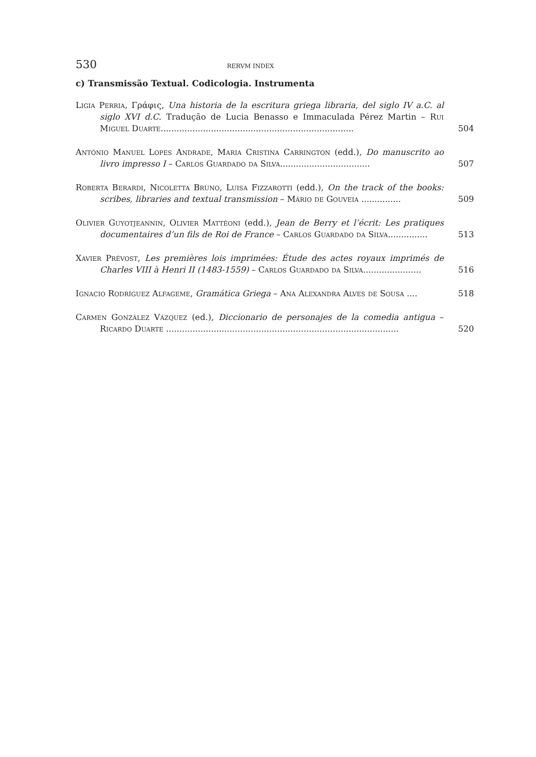530 RERVM INDEX
c) Transmissão Textual. Codicologia. Instrumenta
Ligia Perria, Γράφις, Una historia de la escritura griega libraria, del siglo IV a.C. al siglo XVI d.C. Tradução de Lucia Benasso e Immaculada Pérez Martin – Rui Miguel Duarte.........................................................................
504
António Manuel Lopes Andrade, Maria Cristina Carrington (edd.), Do manuscrito ao livro impresso I – Carlos Guardado da Silva..................................
507
Roberta Berardi, Nicoletta Bruno, Luisa Fizzarotti (edd.), On the track of the books: scribes, libraries and textual transmission – Mário de Gouveia ...............
509
Olivier Guyotjeannin, Olivier Mattéoni (edd.), Jean de Berry et l’écrit: Les pratiques documentaires d’un fils de Roi de France – Carlos Guardado da Silva...............
513
Xavier Prévost, Les premières lois imprimées: Étude des actes royaux imprimés de Charles VIII à Henri II (1483-1559) – Carlos Guardado da Silva......................
516
Ignacio Rodríguez Alfageme, Gramática Griega – Ana Alexandra Alves de Sousa ....
518
Carmen González Vázquez (ed.), Diccionario de personajes de la comedia antigua – Ricardo Duarte ........................................................................................
520